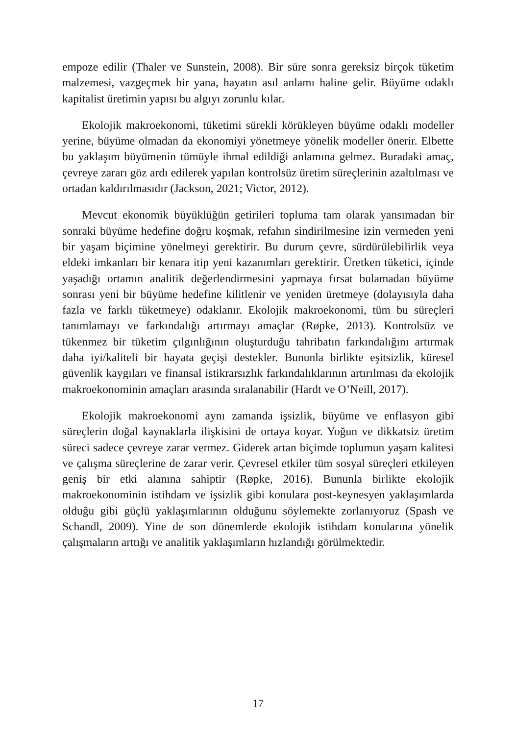empoze edilir (Thaler ve Sunstein, 2008). Bir süre sonra gereksiz birçok tüketim malzemesi, vazgeçmek bir yana, hayatın asıl anlamı haline gelir. Büyüme odaklı kapitalist üretimin yapısı bu algıyı zorunlu kılar.
Ekolojik makroekonomi, tüketimi sürekli körükleyen büyüme odaklı modeller yerine, büyüme olmadan da ekonomiyi yönetmeye yönelik modeller önerir. Elbette bu yaklaşım büyümenin tümüyle ihmal edildiği anlamına gelmez. Buradaki amaç, çevreye zararı göz ardı edilerek yapılan kontrolsüz üretim süreçlerinin azaltılması ve ortadan kaldırılmasıdır (Jackson, 2021; Victor, 2012).
Mevcut ekonomik büyüklüğün getirileri topluma tam olarak yansımadan bir sonraki büyüme hedefine doğru koşmak, refahın sindirilmesine izin vermeden yeni bir yaşam biçimine yönelmeyi gerektirir. Bu durum çevre, sürdürülebilirlik veya eldeki imkanları bir kenara itip yeni kazanımları gerektirir. Üretken tüketici, içinde yaşadığı ortamın analitik değerlendirmesini yapmaya fırsat bulamadan büyüme sonrası yeni bir büyüme hedefine kilitlenir ve yeniden üretmeye (dolayısıyla daha fazla ve farklı tüketmeye) odaklanır. Ekolojik makroekonomi, tüm bu süreçleri tanımlamayı ve farkındalığı artırmayı amaçlar (Røpke, 2013). Kontrolsüz ve tükenmez bir tüketim çılgınlığının oluşturduğu tahribatın farkındalığını artırmak daha iyi/kaliteli bir hayata geçişi destekler. Bununla birlikte eşitsizlik, küresel güvenlik kaygıları ve finansal istikrarsızlık farkındalıklarının artırılması da ekolojik makroekonominin amaçları arasında sıralanabilir (Hardt ve O’Neill, 2017).
Ekolojik makroekonomi aynı zamanda işsizlik, büyüme ve enflasyon gibi süreçlerin doğal kaynaklarla ilişkisini de ortaya koyar. Yoğun ve dikkatsiz üretim süreci sadece çevreye zarar vermez. Giderek artan biçimde toplumun yaşam kalitesi ve çalışma süreçlerine de zarar verir. Çevresel etkiler tüm sosyal süreçleri etkileyen geniş bir etki alanına sahiptir (Røpke, 2016). Bununla birlikte ekolojik makroekonominin istihdam ve işsizlik gibi konulara post-keynesyen yaklaşımlarda olduğu gibi güçlü yaklaşımlarının olduğunu söylemekte zorlanıyoruz (Spash ve Schandl, 2009). Yine de son dönemlerde ekolojik istihdam konularına yönelik çalışmaların arttığı ve analitik yaklaşımların hızlandığı görülmektedir.
17